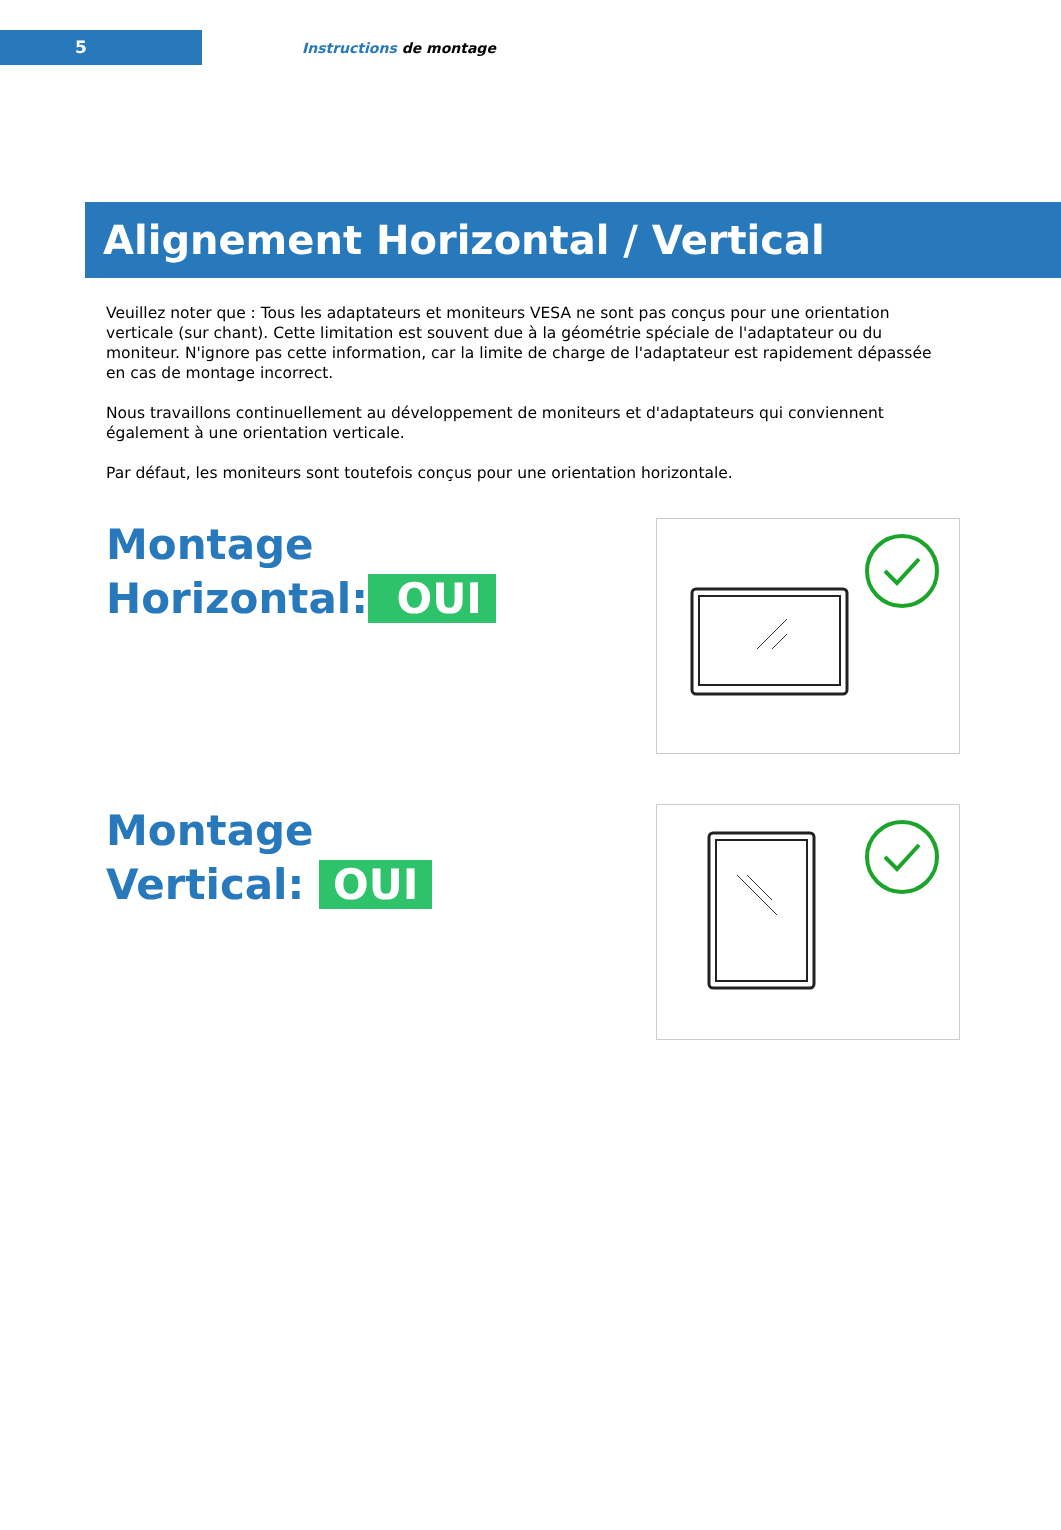5
Instructions de montage
Alignement Horizontal / Vertical
Veuillez noter que : Tous les adaptateurs et moniteurs VESA ne sont pas conçus pour une orientation verticale (sur chant). Cette limitation est souvent due à la géométrie spéciale de l'adaptateur ou du moniteur. N'ignore pas cette information, car la limite de charge de l'adaptateur est rapidement dépassée en cas de montage incorrect.
Nous travaillons continuellement au développement de moniteurs et d'adaptateurs qui conviennent également à une orientation verticale.
Par défaut, les moniteurs sont toutefois conçus pour une orientation horizontale.
Montage
Horizontal: OUI
Montage
Vertical: OUI